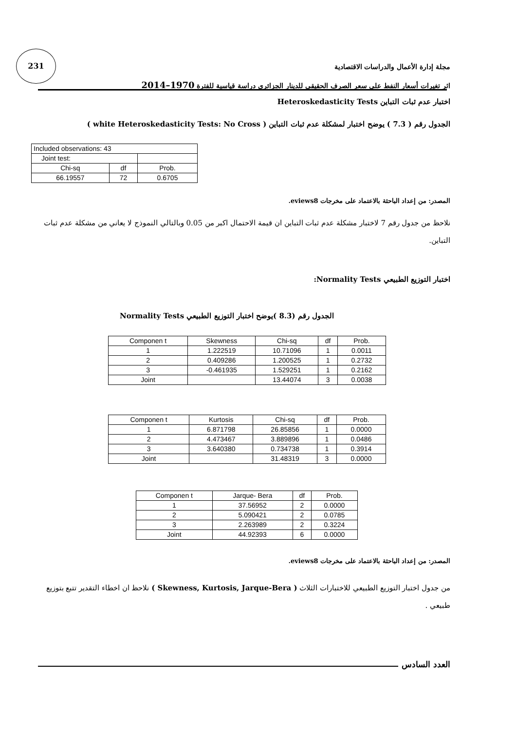231
مجلة إدارة الأعمال والدراسات الاقتصادية
اثر تغيرات أسعار النفط على سعر الصرف الحقيقي للدينار الجزائري دراسة قياسية للفترة 1970–2014
اختبار عدم ثبات التباين Heteroskedasticity Tests
الجدول رقم ( 7.3 ) يوضح اختبار لمشكلة عدم ثبات التباين ( white Heteroskedasticity Tests: No Cross )
| Included observations: 43 | | |
| Joint test: | | |
| Chi-sq | df | Prob. |
| 66.19557 | 72 | 0.6705 |
المصدر: من إعداد الباحثة بالاعتماد على مخرجات eviews8.
نلاحظ من جدول رقم 7 لاختبار مشكلة عدم ثبات التباين ان قيمة الاحتمال اكبر من 0.05 وبالتالي النموذج لا يعاني من مشكلة عدم ثبات التباين.
اختبار التوزيع الطبيعي Normality Tests:
الجدول رقم (8.3 )يوضح اختبار التوزيع الطبيعي Normality Tests
| Componen t | Skewness | Chi-sq | df | Prob. |
| --- | --- | --- | --- | --- |
| 1 | 1.222519 | 10.71096 | 1 | 0.0011 |
| 2 | 0.409286 | 1.200525 | 1 | 0.2732 |
| 3 | -0.461935 | 1.529251 | 1 | 0.2162 |
| Joint | | 13.44074 | 3 | 0.0038 |
| Componen t | Kurtosis | Chi-sq | df | Prob. |
| --- | --- | --- | --- | --- |
| 1 | 6.871798 | 26.85856 | 1 | 0.0000 |
| 2 | 4.473467 | 3.889896 | 1 | 0.0486 |
| 3 | 3.640380 | 0.734738 | 1 | 0.3914 |
| Joint | | 31.48319 | 3 | 0.0000 |
| Componen t | Jarque- Bera | df | Prob. |
| --- | --- | --- | --- |
| 1 | 37.56952 | 2 | 0.0000 |
| 2 | 5.090421 | 2 | 0.0785 |
| 3 | 2.263989 | 2 | 0.3224 |
| Joint | 44.92393 | 6 | 0.0000 |
المصدر: من إعداد الباحثة بالاعتماد على مخرجات eviews8.
من جدول اختبار التوزيع الطبيعي للاختبارات الثلاث ( Skewness, Kurtosis, Jarque-Bera ) نلاحظ ان اخطاء التقدير تتبع بتوزيع طبيعي .
العدد السادس